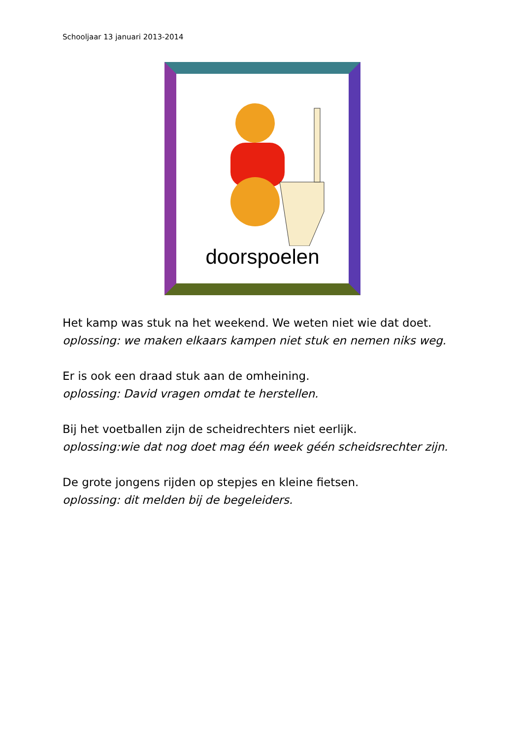Schooljaar 13 januari 2013-2014
doorspoelen
Het kamp was stuk na het weekend. We weten niet wie dat doet.
oplossing: we maken elkaars kampen niet stuk en nemen niks weg.
Er is ook een draad stuk aan de omheining.
oplossing: David vragen omdat te herstellen.
Bij het voetballen zijn de scheidrechters niet eerlijk.
oplossing:wie dat nog doet mag één week géén scheidsrechter zijn.
De grote jongens rijden op stepjes en kleine fietsen.
oplossing: dit melden bij de begeleiders.